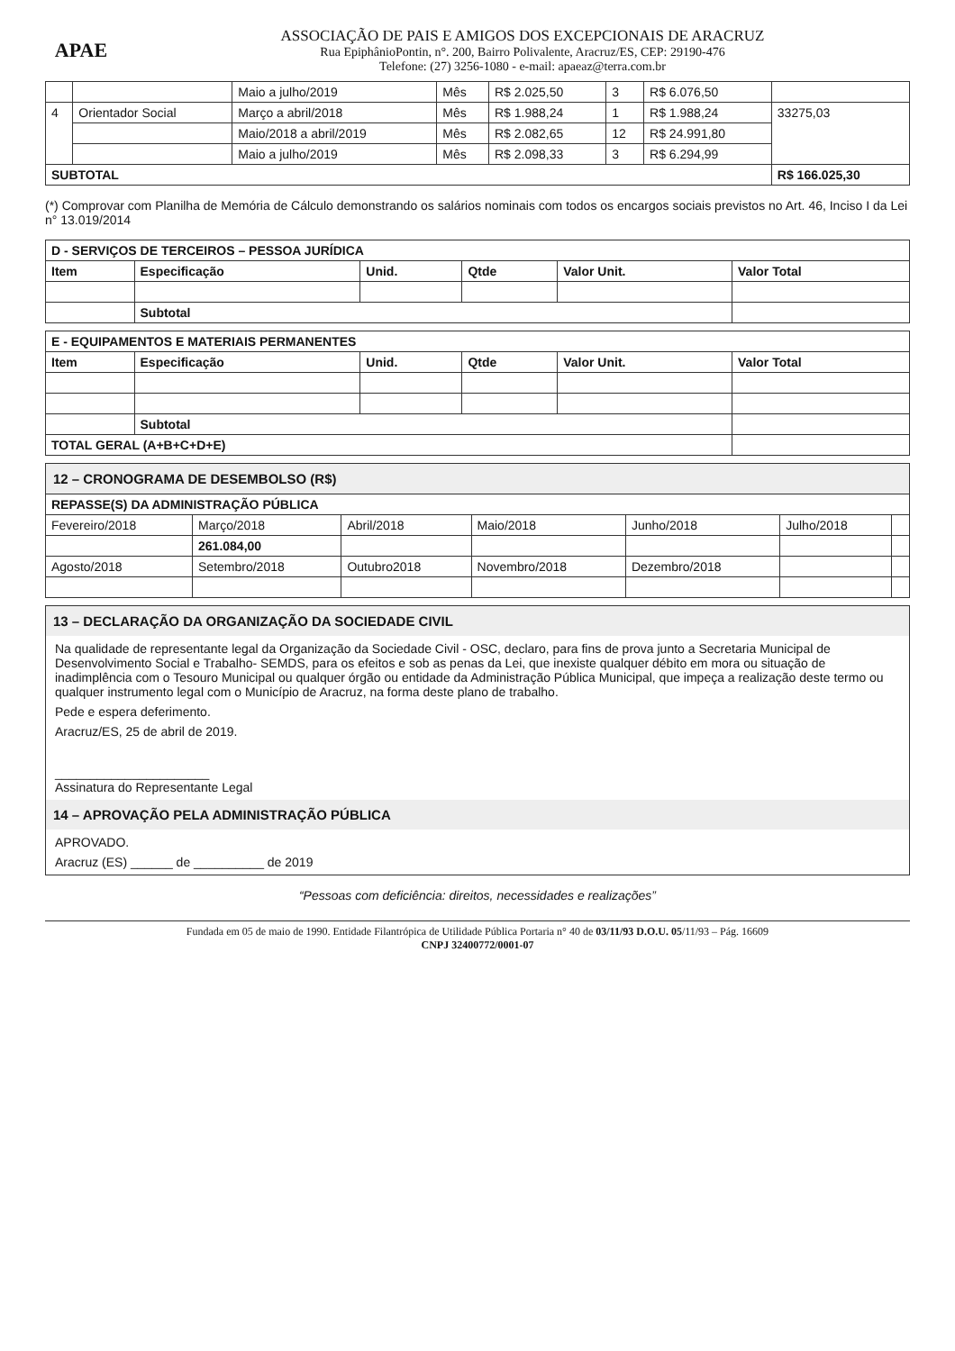APAE
ASSOCIAÇÃO DE PAIS E AMIGOS DOS EXCEPCIONAIS DE ARACRUZ
Rua EpiphânioPontin, n°. 200, Bairro Polivalente, Aracruz/ES, CEP: 29190-476
Telefone: (27) 3256-1080 - e-mail: apaeaz@terra.com.br
| | | Maio a julho/2019 | Mês | R$ 2.025,50 | 3 | R$ 6.076,50 | |
| 4 | Orientador Social | Março a abril/2018 | Mês | R$ 1.988,24 | 1 | R$ 1.988,24 | 33275,03 |
| | | Maio/2018 a abril/2019 | Mês | R$ 2.082,65 | 12 | R$ 24.991,80 | |
| | | Maio a julho/2019 | Mês | R$ 2.098,33 | 3 | R$ 6.294,99 | |
| SUBTOTAL | | | | | | | R$ 166.025,30 |
(*) Comprovar com Planilha de Memória de Cálculo demonstrando os salários nominais com todos os encargos sociais previstos no Art. 46, Inciso I da Lei n° 13.019/2014
| D - SERVIÇOS DE TERCEIROS – PESSOA JURÍDICA | | | | | |
| --- | --- | --- | --- | --- | --- |
| Item | Especificação | Unid. | Qtde | Valor Unit. | Valor Total |
| | Subtotal | | | | |
| E - EQUIPAMENTOS E MATERIAIS PERMANENTES | | | | | |
| --- | --- | --- | --- | --- | --- |
| Item | Especificação | Unid. | Qtde | Valor Unit. | Valor Total |
| | Subtotal | | | | |
| TOTAL GERAL (A+B+C+D+E) | | | | | |
| 12 – CRONOGRAMA DE DESEMBOLSO (R$) | | | | | | |
| REPASSE(S) DA ADMINISTRAÇÃO PÚBLICA | | | | | | |
| Fevereiro/2018 | Março/2018 | Abril/2018 | Maio/2018 | Junho/2018 | Julho/2018 | |
| | 261.084,00 | | | | | |
| Agosto/2018 | Setembro/2018 | Outubro2018 | Novembro/2018 | Dezembro/2018 | | |
13 – DECLARAÇÃO DA ORGANIZAÇÃO DA SOCIEDADE CIVIL
Na qualidade de representante legal da Organização da Sociedade Civil - OSC, declaro, para fins de prova junto a Secretaria Municipal de Desenvolvimento Social e Trabalho- SEMDS, para os efeitos e sob as penas da Lei, que inexiste qualquer débito em mora ou situação de inadimplência com o Tesouro Municipal ou qualquer órgão ou entidade da Administração Pública Municipal, que impeça a realização deste termo ou qualquer instrumento legal com o Município de Aracruz, na forma deste plano de trabalho.
Pede e espera deferimento.
Aracruz/ES, 25 de abril de 2019.
______________________
Assinatura do Representante Legal
14 – APROVAÇÃO PELA ADMINISTRAÇÃO PÚBLICA
APROVADO.
Aracruz (ES) ______ de __________ de 2019
“Pessoas com deficiência: direitos, necessidades e realizações”
Fundada em 05 de maio de 1990. Entidade Filantrópica de Utilidade Pública Portaria n° 40 de 03/11/93 D.O.U. 05/11/93 – Pág. 16609
CNPJ 32400772/0001-07